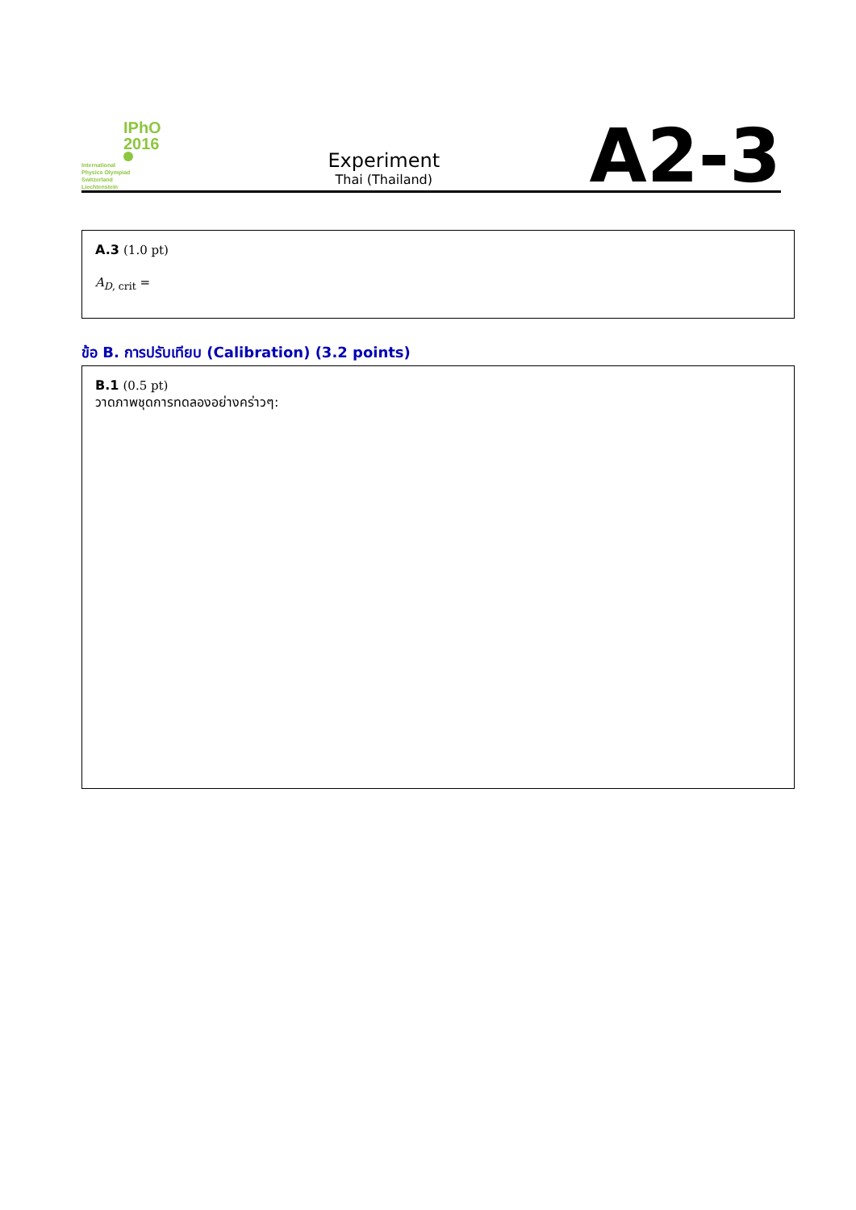IPhO
2016
International
Physics Olympiad
Switzerland
Liechtenstein
Experiment
Thai (Thailand)
A2-3
A.3 (1.0 pt)
A<sub>D, crit</sub> =
ข้อ B. การปรับเทียบ (Calibration) (3.2 points)
B.1 (0.5 pt)
วาดภาพชุดการทดลองอย่างคร่าวๆ: